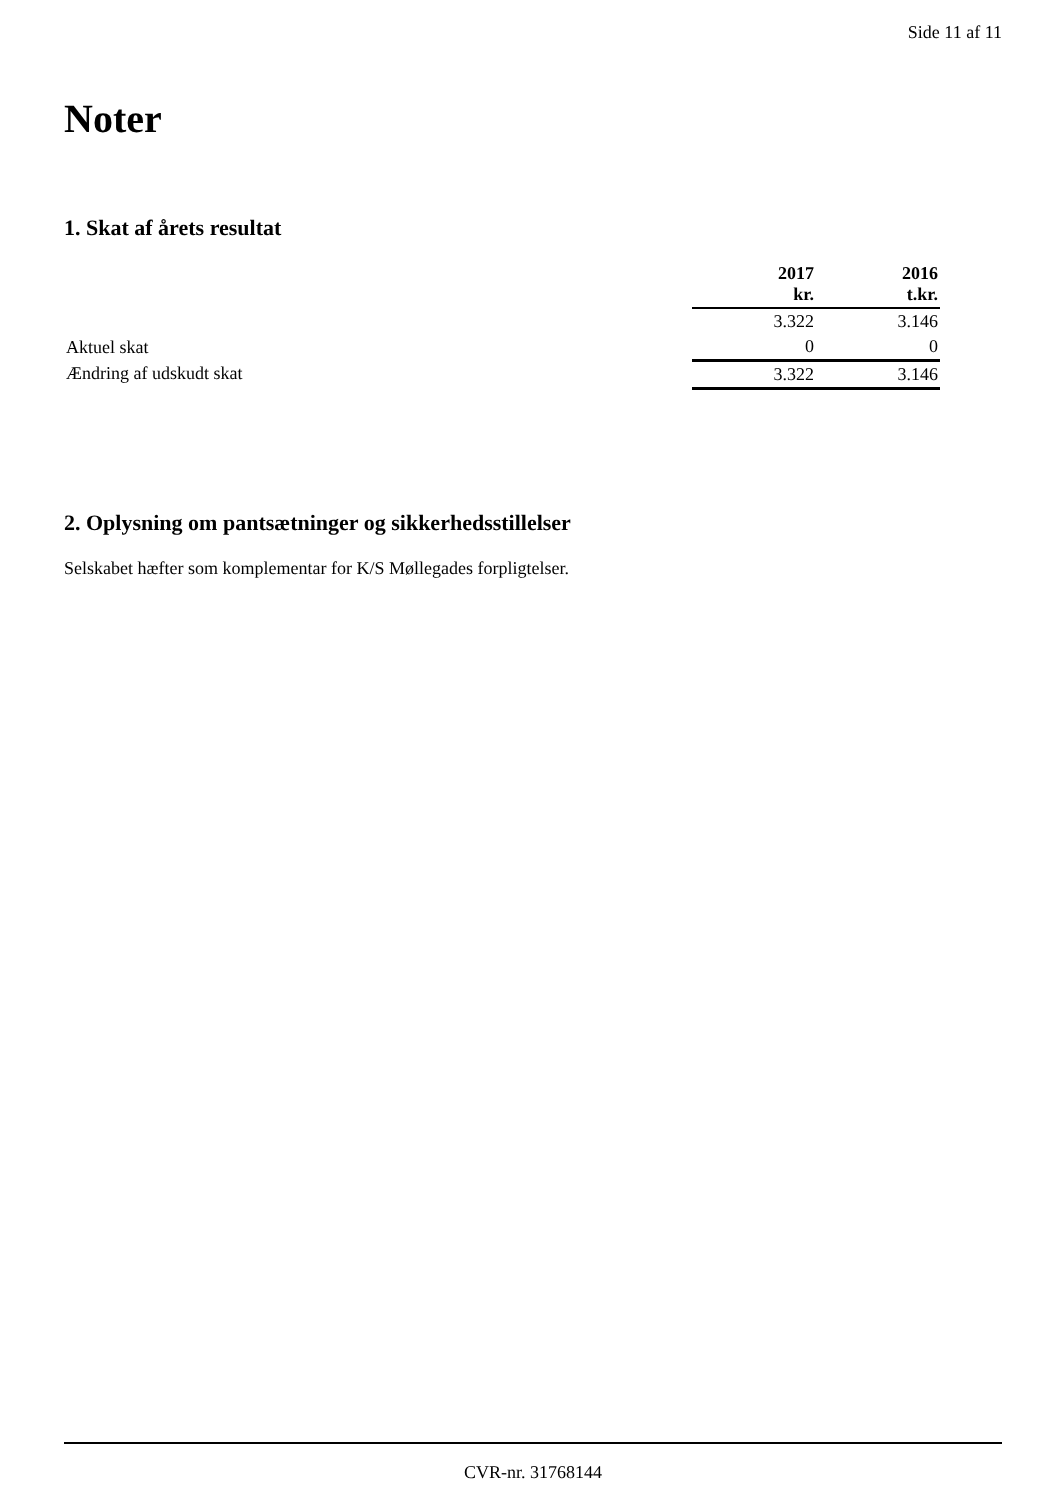Side 11 af 11
Noter
1. Skat af årets resultat
| | 2017 kr. | 2016 t.kr. |
| --- | --- | --- |
| | 3.322 | 3.146 |
| | 0 | 0 |
| | 3.322 | 3.146 |
Aktuel skat
Ændring af udskudt skat
2. Oplysning om pantsætninger og sikkerhedsstillelser
Selskabet hæfter som komplementar for K/S Møllegades forpligtelser.
CVR-nr. 31768144